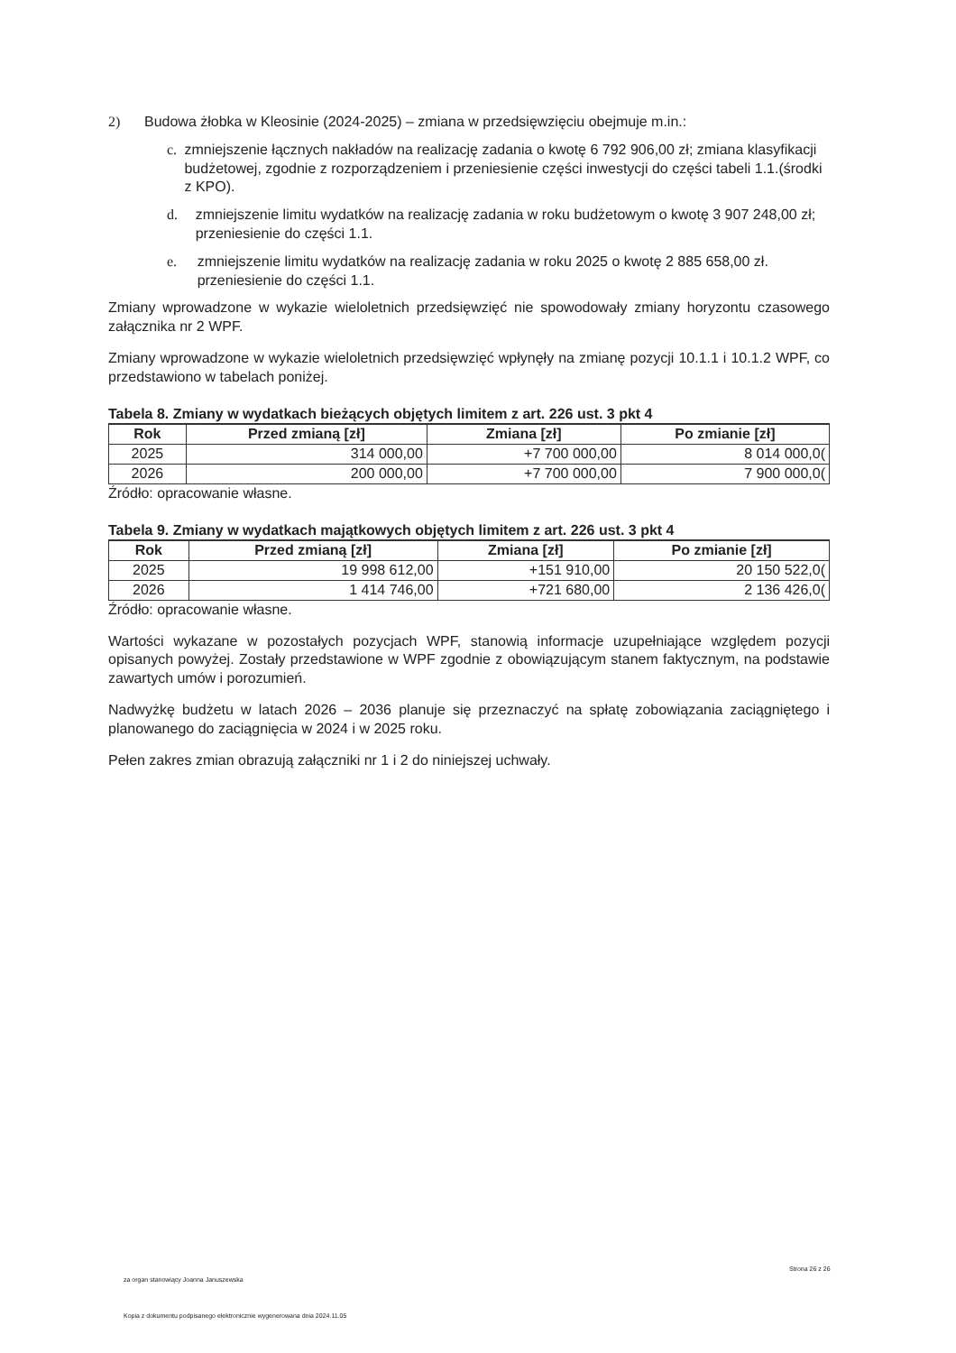2) Budowa żłobka w Kleosinie (2024-2025) – zmiana w przedsięwzięciu obejmuje m.in.:
c. zmniejszenie łącznych nakładów na realizację zadania o kwotę 6 792 906,00 zł; zmiana klasyfikacji budżetowej, zgodnie z rozporządzeniem i przeniesienie części inwestycji do części tabeli 1.1.(środki z KPO).
d. zmniejszenie limitu wydatków na realizację zadania w roku budżetowym o kwotę 3 907 248,00 zł; przeniesienie do części 1.1.
e. zmniejszenie limitu wydatków na realizację zadania w roku 2025 o kwotę 2 885 658,00 zł. przeniesienie do części 1.1.
Zmiany wprowadzone w wykazie wieloletnich przedsięwzięć nie spowodowały zmiany horyzontu czasowego załącznika nr 2 WPF.
Zmiany wprowadzone w wykazie wieloletnich przedsięwzięć wpłynęły na zmianę pozycji 10.1.1 i 10.1.2 WPF, co przedstawiono w tabelach poniżej.
Tabela 8. Zmiany w wydatkach bieżących objętych limitem z art. 226 ust. 3 pkt 4
| Rok | Przed zmianą [zł] | Zmiana [zł] | Po zmianie [zł] |
| --- | --- | --- | --- |
| 2025 | 314 000,00 | +7 700 000,00 | 8 014 000,0( |
| 2026 | 200 000,00 | +7 700 000,00 | 7 900 000,0( |
Źródło: opracowanie własne.
Tabela 9. Zmiany w wydatkach majątkowych objętych limitem z art. 226 ust. 3 pkt 4
| Rok | Przed zmianą [zł] | Zmiana [zł] | Po zmianie [zł] |
| --- | --- | --- | --- |
| 2025 | 19 998 612,00 | +151 910,00 | 20 150 522,0( |
| 2026 | 1 414 746,00 | +721 680,00 | 2 136 426,0( |
Źródło: opracowanie własne.
Wartości wykazane w pozostałych pozycjach WPF, stanowią informacje uzupełniające względem pozycji opisanych powyżej. Zostały przedstawione w WPF zgodnie z obowiązującym stanem faktycznym, na podstawie zawartych umów i porozumień.
Nadwyżkę budżetu w latach 2026 – 2036 planuje się przeznaczyć na spłatę zobowiązania zaciągniętego i planowanego do zaciągnięcia w 2024 i w 2025 roku.
Pełen zakres zmian obrazują załączniki nr 1 i 2 do niniejszej uchwały.
za organ stanowiący Joanna Januszewska
Strona 26 z 26
Kopia z dokumentu podpisanego elektronicznie wygenerowana dnia 2024.11.05